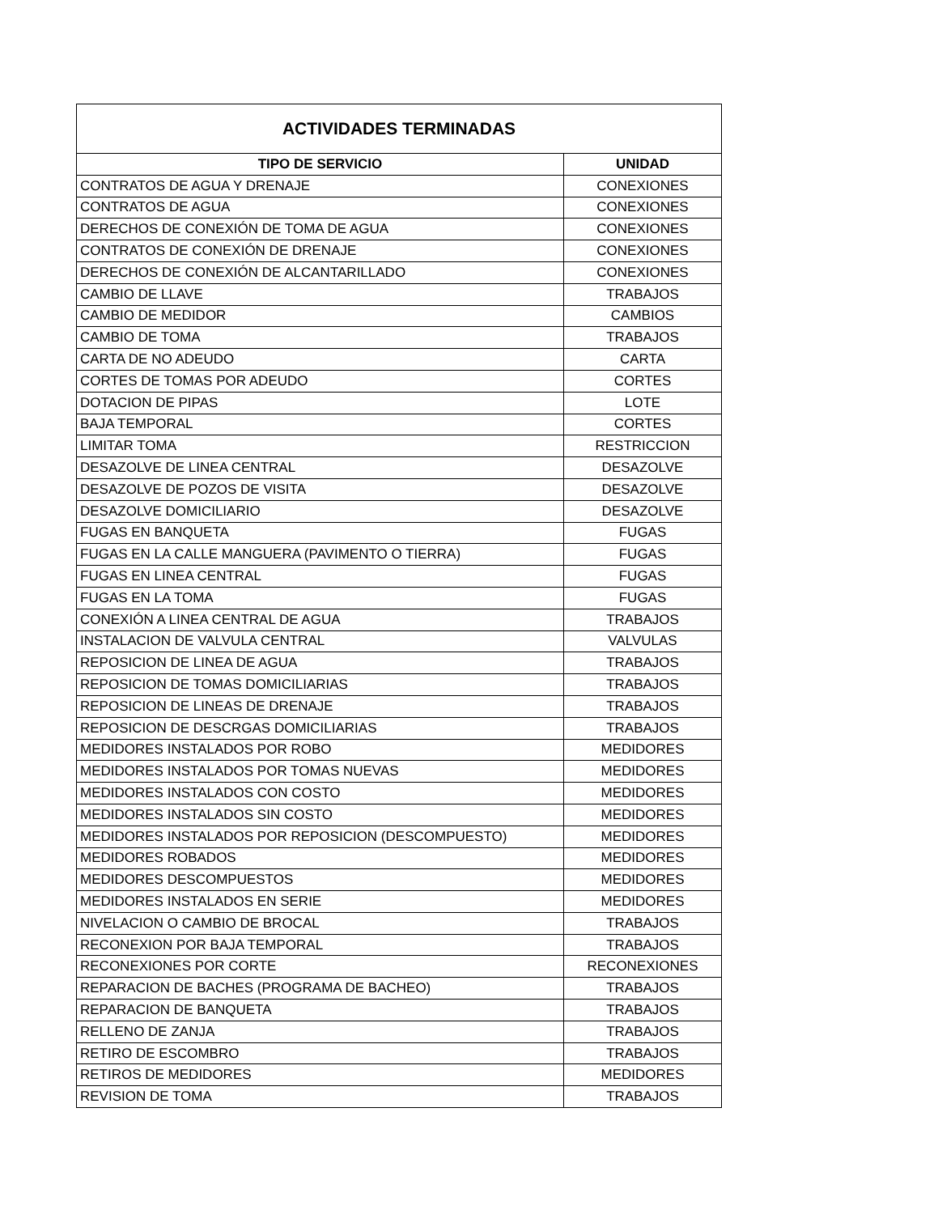| ACTIVIDADES TERMINADAS | |
| --- | --- |
| TIPO DE SERVICIO | UNIDAD |
| CONTRATOS DE AGUA Y DRENAJE | CONEXIONES |
| CONTRATOS DE AGUA | CONEXIONES |
| DERECHOS DE CONEXIÓN DE TOMA DE AGUA | CONEXIONES |
| CONTRATOS DE CONEXIÓN DE DRENAJE | CONEXIONES |
| DERECHOS DE CONEXIÓN DE ALCANTARILLADO | CONEXIONES |
| CAMBIO DE LLAVE | TRABAJOS |
| CAMBIO DE MEDIDOR | CAMBIOS |
| CAMBIO DE TOMA | TRABAJOS |
| CARTA DE NO ADEUDO | CARTA |
| CORTES DE TOMAS POR ADEUDO | CORTES |
| DOTACION DE PIPAS | LOTE |
| BAJA TEMPORAL | CORTES |
| LIMITAR TOMA | RESTRICCION |
| DESAZOLVE DE LINEA CENTRAL | DESAZOLVE |
| DESAZOLVE DE POZOS DE VISITA | DESAZOLVE |
| DESAZOLVE DOMICILIARIO | DESAZOLVE |
| FUGAS EN BANQUETA | FUGAS |
| FUGAS EN LA CALLE MANGUERA (PAVIMENTO O TIERRA) | FUGAS |
| FUGAS EN LINEA CENTRAL | FUGAS |
| FUGAS EN LA TOMA | FUGAS |
| CONEXIÓN A LINEA CENTRAL DE AGUA | TRABAJOS |
| INSTALACION DE VALVULA CENTRAL | VALVULAS |
| REPOSICION DE LINEA DE AGUA | TRABAJOS |
| REPOSICION DE TOMAS DOMICILIARIAS | TRABAJOS |
| REPOSICION DE LINEAS DE DRENAJE | TRABAJOS |
| REPOSICION DE DESCRGAS DOMICILIARIAS | TRABAJOS |
| MEDIDORES INSTALADOS POR ROBO | MEDIDORES |
| MEDIDORES INSTALADOS POR TOMAS NUEVAS | MEDIDORES |
| MEDIDORES INSTALADOS CON COSTO | MEDIDORES |
| MEDIDORES INSTALADOS SIN COSTO | MEDIDORES |
| MEDIDORES INSTALADOS POR REPOSICION (DESCOMPUESTO) | MEDIDORES |
| MEDIDORES ROBADOS | MEDIDORES |
| MEDIDORES DESCOMPUESTOS | MEDIDORES |
| MEDIDORES INSTALADOS EN SERIE | MEDIDORES |
| NIVELACION O CAMBIO DE BROCAL | TRABAJOS |
| RECONEXION POR BAJA TEMPORAL | TRABAJOS |
| RECONEXIONES POR CORTE | RECONEXIONES |
| REPARACION DE BACHES (PROGRAMA DE BACHEO) | TRABAJOS |
| REPARACION DE BANQUETA | TRABAJOS |
| RELLENO DE ZANJA | TRABAJOS |
| RETIRO DE ESCOMBRO | TRABAJOS |
| RETIROS DE MEDIDORES | MEDIDORES |
| REVISION DE TOMA | TRABAJOS |